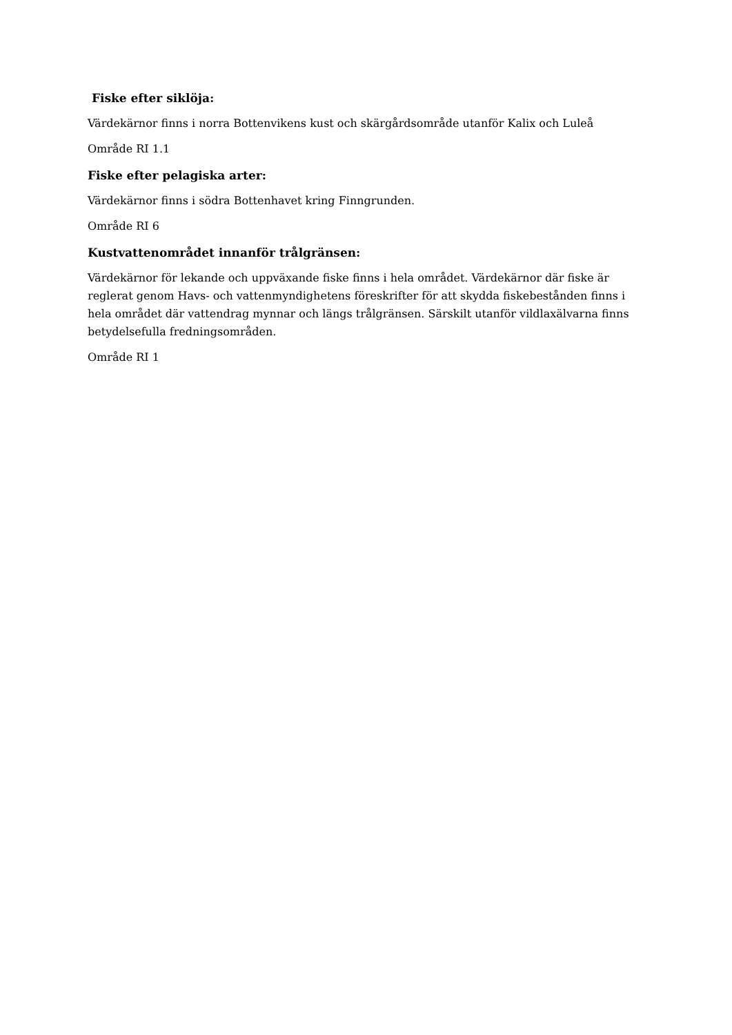Fiske efter siklöja:
Värdekärnor finns i norra Bottenvikens kust och skärgårdsområde utanför Kalix och Luleå
Område RI 1.1
Fiske efter pelagiska arter:
Värdekärnor finns i södra Bottenhavet kring Finngrunden.
Område RI 6
Kustvattenområdet innanför trålgränsen:
Värdekärnor för lekande och uppväxande fiske finns i hela området. Värdekärnor där fiske är reglerat genom Havs- och vattenmyndighetens föreskrifter för att skydda fiskebestånden finns i hela området där vattendrag mynnar och längs trålgränsen. Särskilt utanför vildlaxälvarna finns betydelsefulla fredningsområden.
Område RI 1